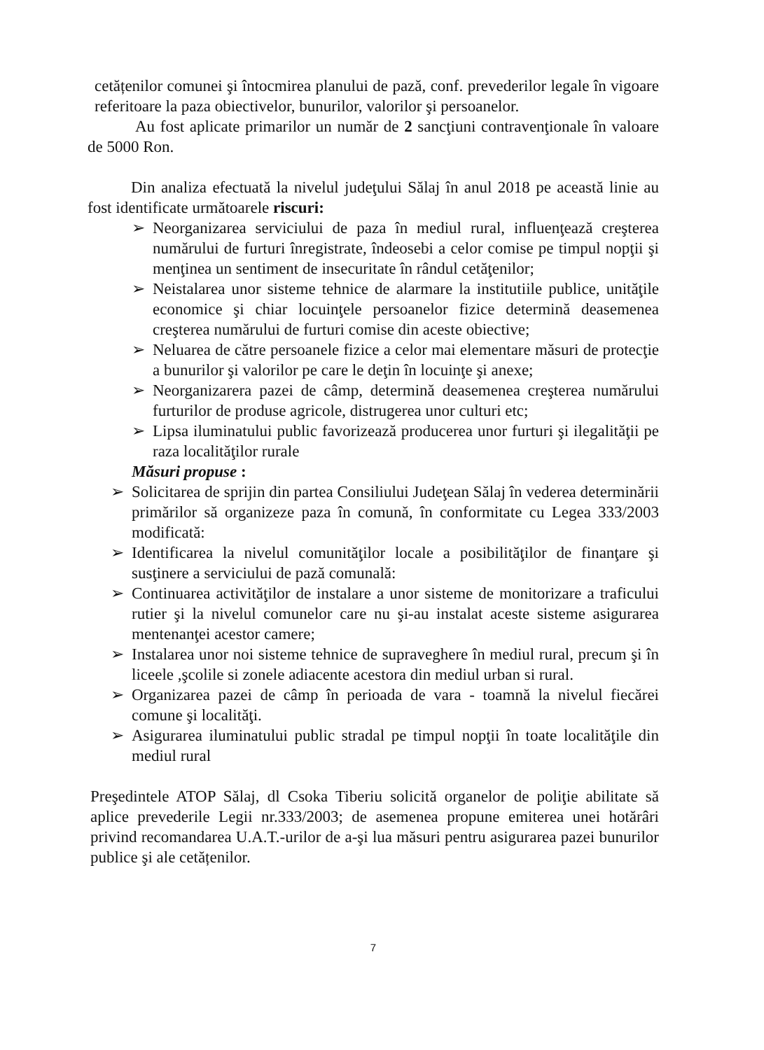cetățenilor comunei şi întocmirea planului de pază, conf. prevederilor legale în vigoare referitoare la paza obiectivelor, bunurilor, valorilor şi persoanelor.
Au fost aplicate primarilor un număr de 2 sancţiuni contravenţionale în valoare de 5000 Ron.
Din analiza efectuată la nivelul judeţului Sălaj în anul 2018 pe această linie au fost identificate următoarele riscuri:
➢ Neorganizarea serviciului de paza în mediul rural, influenţează creşterea numărului de furturi înregistrate, îndeosebi a celor comise pe timpul nopţii şi menţinea un sentiment de insecuritate în rândul cetăţenilor;
➢ Neistalarea unor sisteme tehnice de alarmare la institutiile publice, unităţile economice şi chiar locuinţele persoanelor fizice determină deasemenea creşterea numărului de furturi comise din aceste obiective;
➢ Neluarea de către persoanele fizice a celor mai elementare măsuri de protecţie a bunurilor şi valorilor pe care le deţin în locuinţe şi anexe;
➢ Neorganizarera pazei de câmp, determină deasemenea creşterea numărului furturilor de produse agricole, distrugerea unor culturi etc;
➢ Lipsa iluminatului public favorizează producerea unor furturi şi ilegalităţii pe raza localităţilor rurale
Măsuri propuse :
➢ Solicitarea de sprijin din partea Consiliului Judeţean Sălaj în vederea determinării primărilor să organizeze paza în comună, în conformitate cu Legea 333/2003 modificată:
➢ Identificarea la nivelul comunităţilor locale a posibilităţilor de finanţare şi susţinere a serviciului de pază comunală:
➢ Continuarea activităţilor de instalare a unor sisteme de monitorizare a traficului rutier şi la nivelul comunelor care nu şi-au instalat aceste sisteme asigurarea mentenanţei acestor camere;
➢ Instalarea unor noi sisteme tehnice de supraveghere în mediul rural, precum şi în liceele ,şcolile si zonele adiacente acestora din mediul urban si rural.
➢ Organizarea pazei de câmp în perioada de vara - toamnă la nivelul fiecărei comune şi localităţi.
➢ Asigurarea iluminatului public stradal pe timpul nopţii în toate localităţile din mediul rural
Preşedintele ATOP Sălaj, dl Csoka Tiberiu solicită organelor de poliţie abilitate să aplice prevederile Legii nr.333/2003; de asemenea propune emiterea unei hotărâri privind recomandarea U.A.T.-urilor de a-şi lua măsuri pentru asigurarea pazei bunurilor publice şi ale cetățenilor.
7